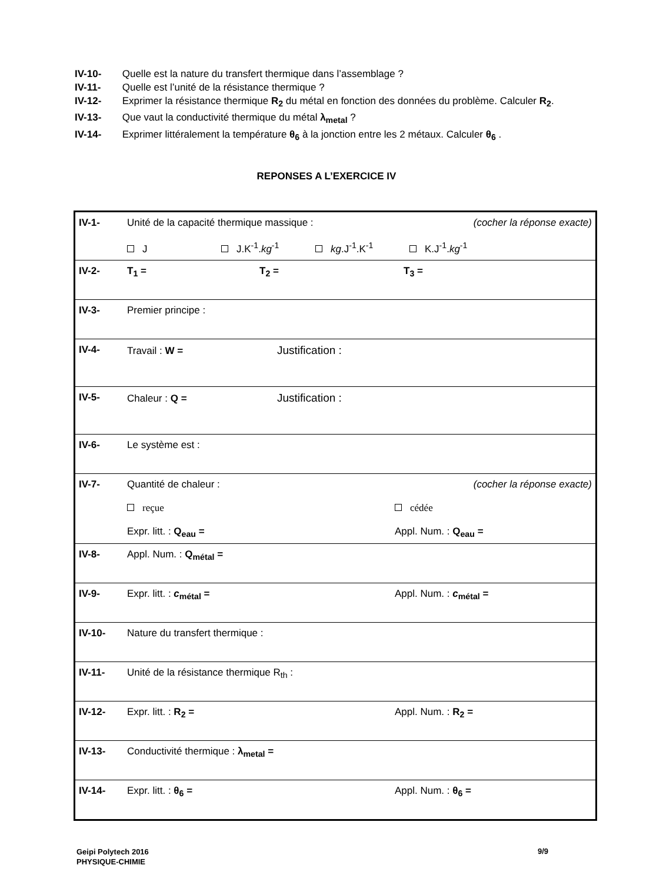IV-10- Quelle est la nature du transfert thermique dans l’assemblage ?
IV-11- Quelle est l’unité de la résistance thermique ?
IV-12- Exprimer la résistance thermique R<sub>2</sub> du métal en fonction des données du problème. Calculer R<sub>2</sub>.
IV-13- Que vaut la conductivité thermique du métal λ<sub>metal</sub> ?
IV-14- Exprimer littéralement la température θ<sub>6</sub> à la jonction entre les 2 métaux. Calculer θ<sub>6</sub> .
REPONSES A L’EXERCICE IV
| IV-1- | Unité de la capacité thermique massique : (cocher la réponse exacte) J J.K<sup>-1</sup>. kg<sup>-1</sup> kg .J<sup>-1</sup>.K<sup>-1</sup> K.J<sup>-1</sup>. kg<sup>-1</sup> |
| IV-2- | T<sub>1</sub> = T<sub>2</sub> = T<sub>3</sub> = |
| IV-3- | Premier principe : |
| IV-4- | Travail : W = Justification : |
| IV-5- | Chaleur : Q = Justification : |
| IV-6- | Le système est : |
| IV-7- | Quantité de chaleur : (cocher la réponse exacte) reçue cédée Expr. litt. : Q<sub>eau</sub> = Appl. Num. : Q<sub>eau</sub> = |
| IV-8- | Appl. Num. : Q<sub>métal</sub> = |
| IV-9- | Expr. litt. : c<sub>métal</sub> = Appl. Num. : c<sub>métal</sub> = |
| IV-10- | Nature du transfert thermique : |
| IV-11- | Unité de la résistance thermique R<sub>th</sub> : |
| IV-12- | Expr. litt. : R<sub>2</sub> = Appl. Num. : R<sub>2</sub> = |
| IV-13- | Conductivité thermique : λ<sub>metal</sub> = |
| IV-14- | Expr. litt. : θ<sub>6</sub> = Appl. Num. : θ<sub>6</sub> = |
Geipi Polytech 2016
PHYSIQUE-CHIMIE
9/9